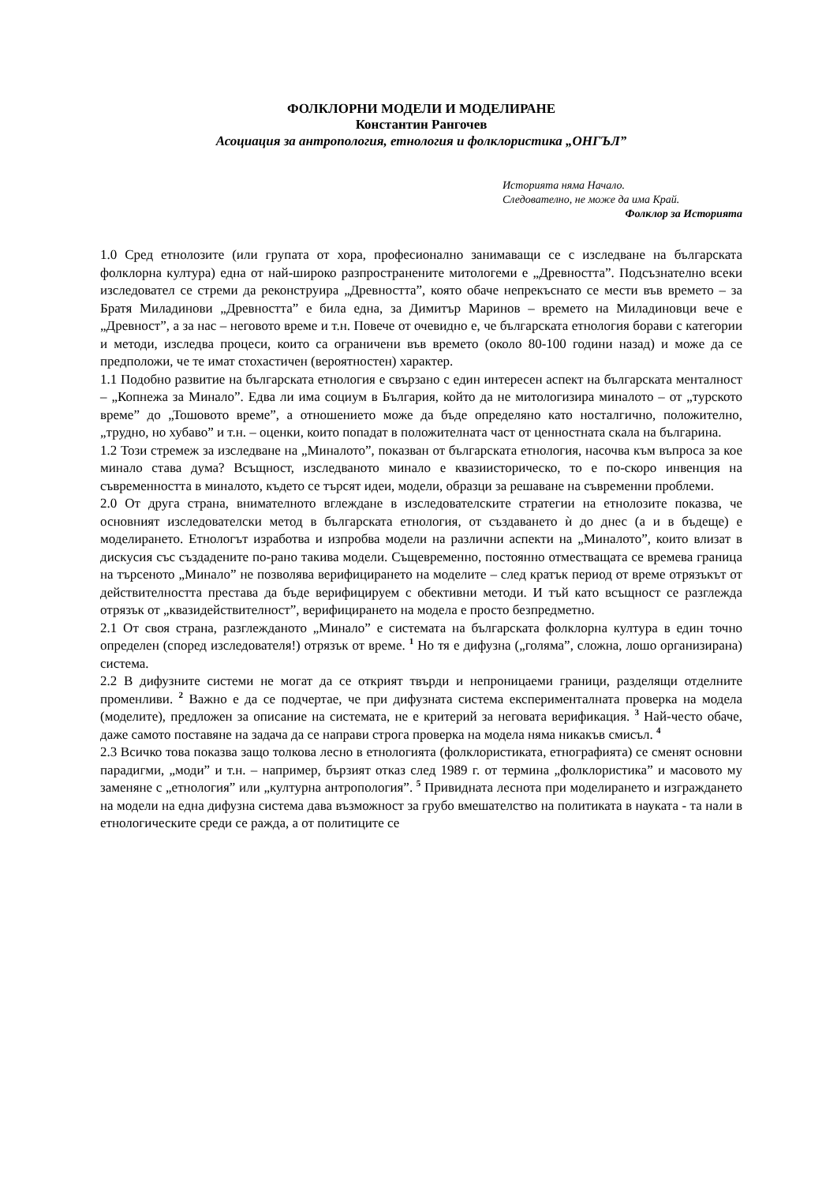ФОЛКЛОРНИ МОДЕЛИ И МОДЕЛИРАНЕ
Константин Рангочев
Асоциация за антропология, етнология и фолклористика „ОНГЪЛ”
Историята няма Начало.
Следователно, не може да има Край.
Фолклор за Историята
1.0 Сред етнолозите (или групата от хора, професионално занимаващи се с изследване на българската фолклорна култура) една от най-широко разпространените митологеми е „Древността”. Подсъзнателно всеки изследовател се стреми да реконструира „Древността”, която обаче непрекъснато се мести във времето – за Братя Миладинови „Древността” е била една, за Димитър Маринов – времето на Миладиновци вече е „Древност”, а за нас – неговото време и т.н. Повече от очевидно е, че българската етнология борави с категории и методи, изследва процеси, които са ограничени във времето (около 80-100 години назад) и може да се предположи, че те имат стохастичен (вероятностен) характер.
1.1 Подобно развитие на българската етнология е свързано с един интересен аспект на българската менталност – „Копнежа за Минало”. Едва ли има социум в България, който да не митологизира миналото – от „турското време” до „Тошовото време”, а отношението може да бъде определяно като носталгично, положително, „трудно, но хубаво” и т.н. – оценки, които попадат в положителната част от ценностната скала на българина.
1.2 Този стремеж за изследване на „Миналото”, показван от българската етнология, насочва към въпроса за кое минало става дума? Всъщност, изследваното минало е квазиисторическо, то е по-скоро инвенция на съвременността в миналото, където се търсят идеи, модели, образци за решаване на съвременни проблеми.
2.0 От друга страна, внимателното вглеждане в изследователските стратегии на етнолозите показва, че основният изследователски метод в българската етнология, от създаването ѝ до днес (а и в бъдеще) е моделирането. Етнологът изработва и изпробва модели на различни аспекти на „Миналото”, които влизат в дискусия със създадените по-рано такива модели. Същевременно, постоянно отместващата се времева граница на търсеното „Минало” не позволява верифицирането на моделите – след кратък период от време отрязъкът от действителността престава да бъде верифицируем с обективни методи. И тъй като всъщност се разглежда отрязък от „квазидействителност”, верифицирането на модела е просто безпредметно.
2.1 От своя страна, разглежданото „Минало” е системата на българската фолклорна култура в един точно определен (според изследователя!) отрязък от време. <sup>1</sup> Но тя е дифузна („голяма”, сложна, лошо организирана) система.
2.2 В дифузните системи не могат да се открият твърди и непроницаеми граници, разделящи отделните променливи. <sup>2</sup> Важно е да се подчертае, че при дифузната система експерименталната проверка на модела (моделите), предложен за описание на системата, не е критерий за неговата верификация. <sup>3</sup> Най-често обаче, даже самото поставяне на задача да се направи строга проверка на модела няма никакъв смисъл. <sup>4</sup>
2.3 Всичко това показва защо толкова лесно в етнологията (фолклористиката, етнографията) се сменят основни парадигми, „моди” и т.н. – например, бързият отказ след 1989 г. от термина „фолклористика” и масовото му заменяне с „етнология” или „културна антропология”. <sup>5</sup> Привидната леснота при моделирането и изграждането на модели на една дифузна система дава възможност за грубо вмешателство на политиката в науката - та нали в етнологическите среди се ражда, а от политиците се